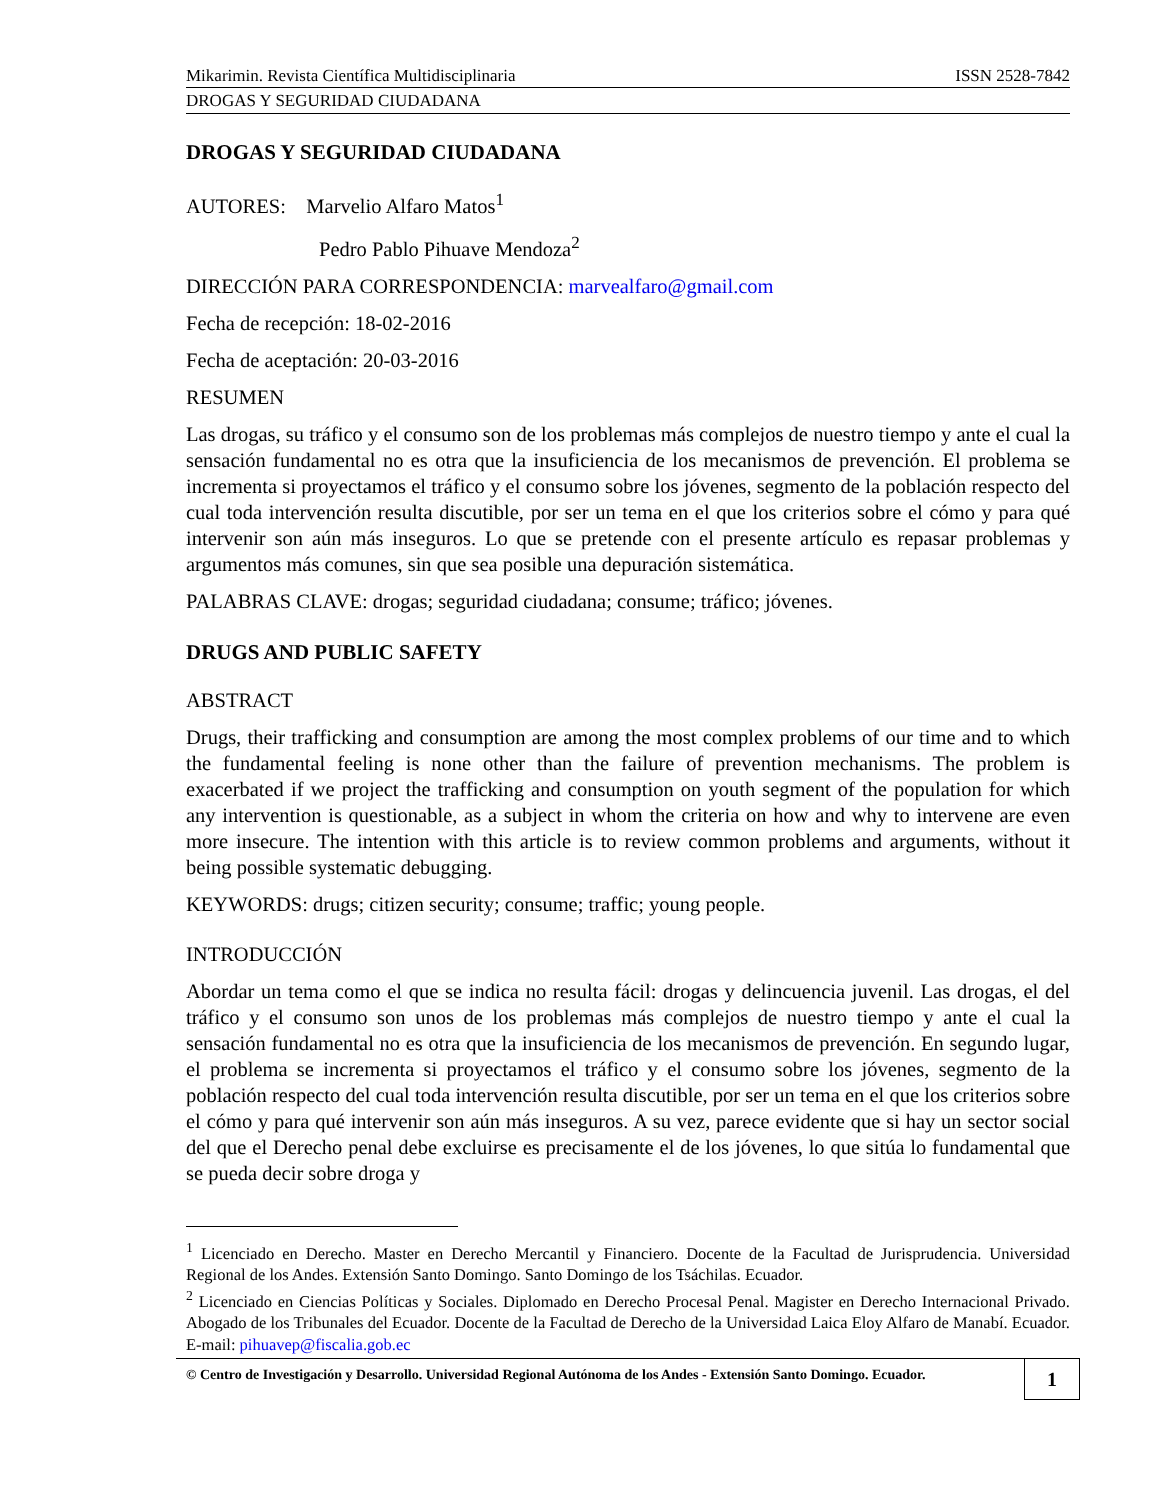Mikarimin. Revista Científica Multidisciplinaria ISSN 2528-7842
DROGAS Y SEGURIDAD CIUDADANA
DROGAS Y SEGURIDAD CIUDADANA
AUTORES: Marvelio Alfaro Matos<sup>1</sup>
Pedro Pablo Pihuave Mendoza<sup>2</sup>
DIRECCIÓN PARA CORRESPONDENCIA: marvealfaro@gmail.com
Fecha de recepción: 18-02-2016
Fecha de aceptación: 20-03-2016
RESUMEN
Las drogas, su tráfico y el consumo son de los problemas más complejos de nuestro tiempo y ante el cual la sensación fundamental no es otra que la insuficiencia de los mecanismos de prevención. El problema se incrementa si proyectamos el tráfico y el consumo sobre los jóvenes, segmento de la población respecto del cual toda intervención resulta discutible, por ser un tema en el que los criterios sobre el cómo y para qué intervenir son aún más inseguros. Lo que se pretende con el presente artículo es repasar problemas y argumentos más comunes, sin que sea posible una depuración sistemática.
PALABRAS CLAVE: drogas; seguridad ciudadana; consume; tráfico; jóvenes.
DRUGS AND PUBLIC SAFETY
ABSTRACT
Drugs, their trafficking and consumption are among the most complex problems of our time and to which the fundamental feeling is none other than the failure of prevention mechanisms. The problem is exacerbated if we project the trafficking and consumption on youth segment of the population for which any intervention is questionable, as a subject in whom the criteria on how and why to intervene are even more insecure. The intention with this article is to review common problems and arguments, without it being possible systematic debugging.
KEYWORDS: drugs; citizen security; consume; traffic; young people.
INTRODUCCIÓN
Abordar un tema como el que se indica no resulta fácil: drogas y delincuencia juvenil. Las drogas, el del tráfico y el consumo son unos de los problemas más complejos de nuestro tiempo y ante el cual la sensación fundamental no es otra que la insuficiencia de los mecanismos de prevención. En segundo lugar, el problema se incrementa si proyectamos el tráfico y el consumo sobre los jóvenes, segmento de la población respecto del cual toda intervención resulta discutible, por ser un tema en el que los criterios sobre el cómo y para qué intervenir son aún más inseguros. A su vez, parece evidente que si hay un sector social del que el Derecho penal debe excluirse es precisamente el de los jóvenes, lo que sitúa lo fundamental que se pueda decir sobre droga y
<sup>1</sup> Licenciado en Derecho. Master en Derecho Mercantil y Financiero. Docente de la Facultad de Jurisprudencia. Universidad Regional de los Andes. Extensión Santo Domingo. Santo Domingo de los Tsáchilas. Ecuador.
<sup>2</sup> Licenciado en Ciencias Políticas y Sociales. Diplomado en Derecho Procesal Penal. Magister en Derecho Internacional Privado. Abogado de los Tribunales del Ecuador. Docente de la Facultad de Derecho de la Universidad Laica Eloy Alfaro de Manabí. Ecuador. E-mail: pihuavep@fiscalia.gob.ec
© Centro de Investigación y Desarrollo. Universidad Regional Autónoma de los Andes - Extensión Santo Domingo. Ecuador. 1